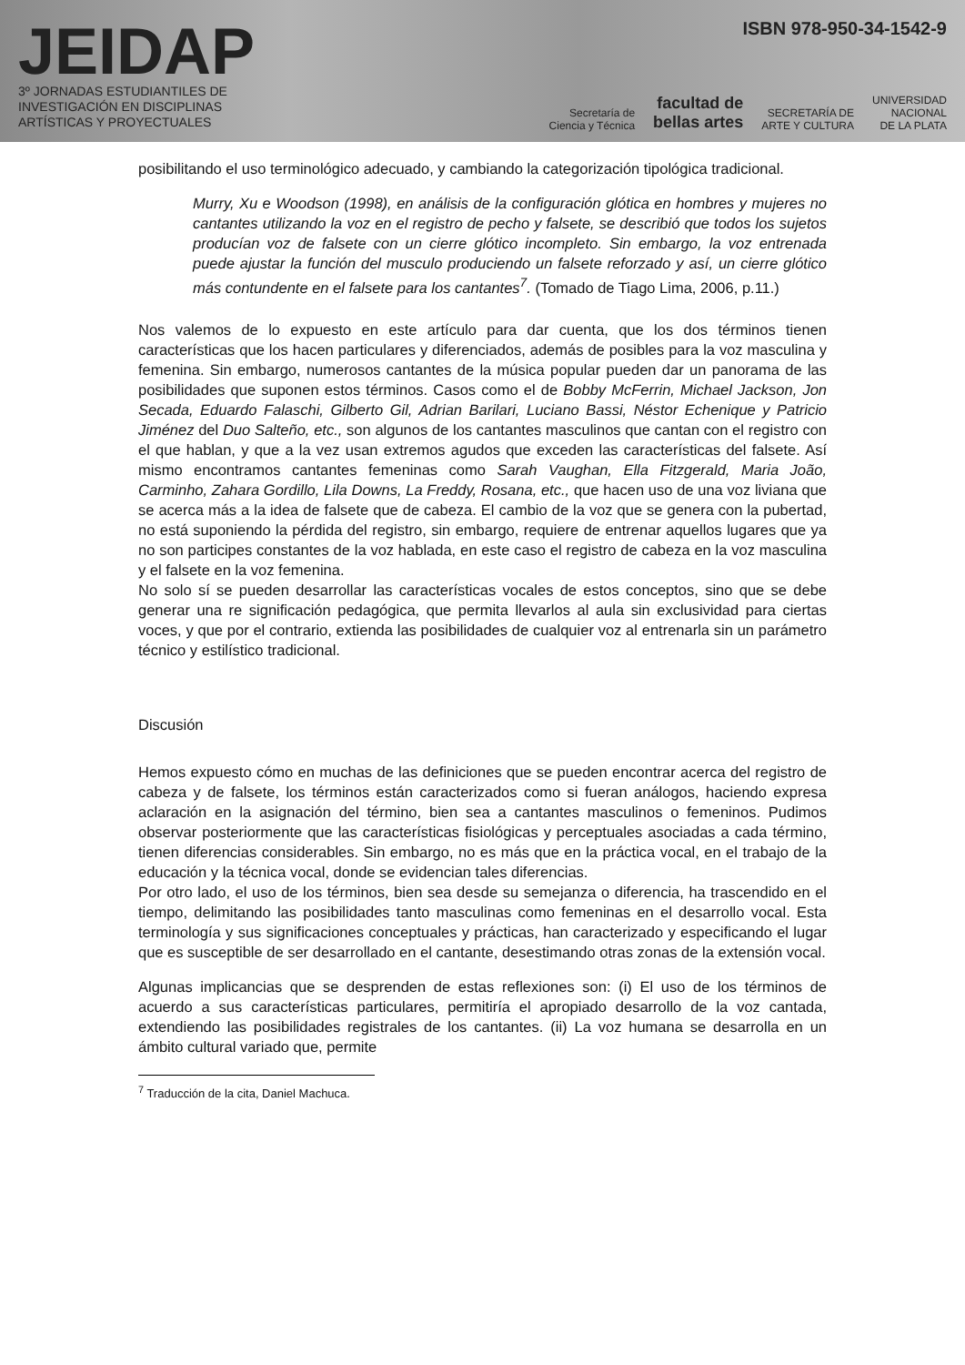JEIDAP
3º JORNADAS ESTUDIANTILES DE
INVESTIGACIÓN EN DISCIPLINAS
ARTÍSTICAS Y PROYECTUALES
ISBN 978-950-34-1542-9
Secretaría de
Ciencia y Técnica facultad de
bellas artes SECRETARÍA DE
ARTE Y CULTURA UNIVERSIDAD
NACIONAL
DE LA PLATA
posibilitando el uso terminológico adecuado, y cambiando la categorización tipológica tradicional.
Murry, Xu e Woodson (1998), en análisis de la configuración glótica en hombres y mujeres no cantantes utilizando la voz en el registro de pecho y falsete, se describió que todos los sujetos producían voz de falsete con un cierre glótico incompleto. Sin embargo, la voz entrenada puede ajustar la función del musculo produciendo un falsete reforzado y así, un cierre glótico más contundente en el falsete para los cantantes<sup>7</sup>. (Tomado de Tiago Lima, 2006, p.11.)
Nos valemos de lo expuesto en este artículo para dar cuenta, que los dos términos tienen características que los hacen particulares y diferenciados, además de posibles para la voz masculina y femenina. Sin embargo, numerosos cantantes de la música popular pueden dar un panorama de las posibilidades que suponen estos términos. Casos como el de Bobby McFerrin, Michael Jackson, Jon Secada, Eduardo Falaschi, Gilberto Gil, Adrian Barilari, Luciano Bassi, Néstor Echenique y Patricio Jiménez del Duo Salteño, etc., son algunos de los cantantes masculinos que cantan con el registro con el que hablan, y que a la vez usan extremos agudos que exceden las características del falsete. Así mismo encontramos cantantes femeninas como Sarah Vaughan, Ella Fitzgerald, Maria João, Carminho, Zahara Gordillo, Lila Downs, La Freddy, Rosana, etc., que hacen uso de una voz liviana que se acerca más a la idea de falsete que de cabeza. El cambio de la voz que se genera con la pubertad, no está suponiendo la pérdida del registro, sin embargo, requiere de entrenar aquellos lugares que ya no son participes constantes de la voz hablada, en este caso el registro de cabeza en la voz masculina y el falsete en la voz femenina.
No solo sí se pueden desarrollar las características vocales de estos conceptos, sino que se debe generar una re significación pedagógica, que permita llevarlos al aula sin exclusividad para ciertas voces, y que por el contrario, extienda las posibilidades de cualquier voz al entrenarla sin un parámetro técnico y estilístico tradicional.
Discusión
Hemos expuesto cómo en muchas de las definiciones que se pueden encontrar acerca del registro de cabeza y de falsete, los términos están caracterizados como si fueran análogos, haciendo expresa aclaración en la asignación del término, bien sea a cantantes masculinos o femeninos. Pudimos observar posteriormente que las características fisiológicas y perceptuales asociadas a cada término, tienen diferencias considerables. Sin embargo, no es más que en la práctica vocal, en el trabajo de la educación y la técnica vocal, donde se evidencian tales diferencias.
Por otro lado, el uso de los términos, bien sea desde su semejanza o diferencia, ha trascendido en el tiempo, delimitando las posibilidades tanto masculinas como femeninas en el desarrollo vocal. Esta terminología y sus significaciones conceptuales y prácticas, han caracterizado y especificando el lugar que es susceptible de ser desarrollado en el cantante, desestimando otras zonas de la extensión vocal.
Algunas implicancias que se desprenden de estas reflexiones son: (i) El uso de los términos de acuerdo a sus características particulares, permitiría el apropiado desarrollo de la voz cantada, extendiendo las posibilidades registrales de los cantantes. (ii) La voz humana se desarrolla en un ámbito cultural variado que, permite
<sup>7</sup> Traducción de la cita, Daniel Machuca.